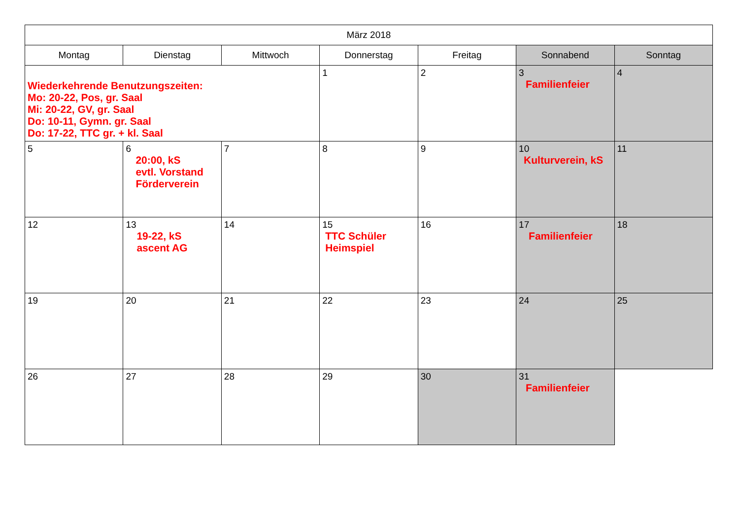| März 2018 | | | | | | |
| --- | --- | --- | --- | --- | --- | --- |
| Montag | Dienstag | Mittwoch | Donnerstag | Freitag | Sonnabend | Sonntag |
| Wiederkehrende Benutzungszeiten: Mo: 20-22, Pos, gr. Saal Mi: 20-22, GV, gr. Saal Do: 10-11, Gymn. gr. Saal Do: 17-22, TTC gr. + kl. Saal | | | 1 | 2 | 3 Familienfeier | 4 |
| 5 | 6 20:00, kS evtl. Vorstand Förderverein | 7 | 8 | 9 | 10 Kulturverein, kS | 11 |
| 12 | 13 19-22, kS ascent AG | 14 | 15 TTC Schüler Heimspiel | 16 | 17 Familienfeier | 18 |
| 19 | 20 | 21 | 22 | 23 | 24 | 25 |
| 26 | 27 | 28 | 29 | 30 | 31 Familienfeier | |